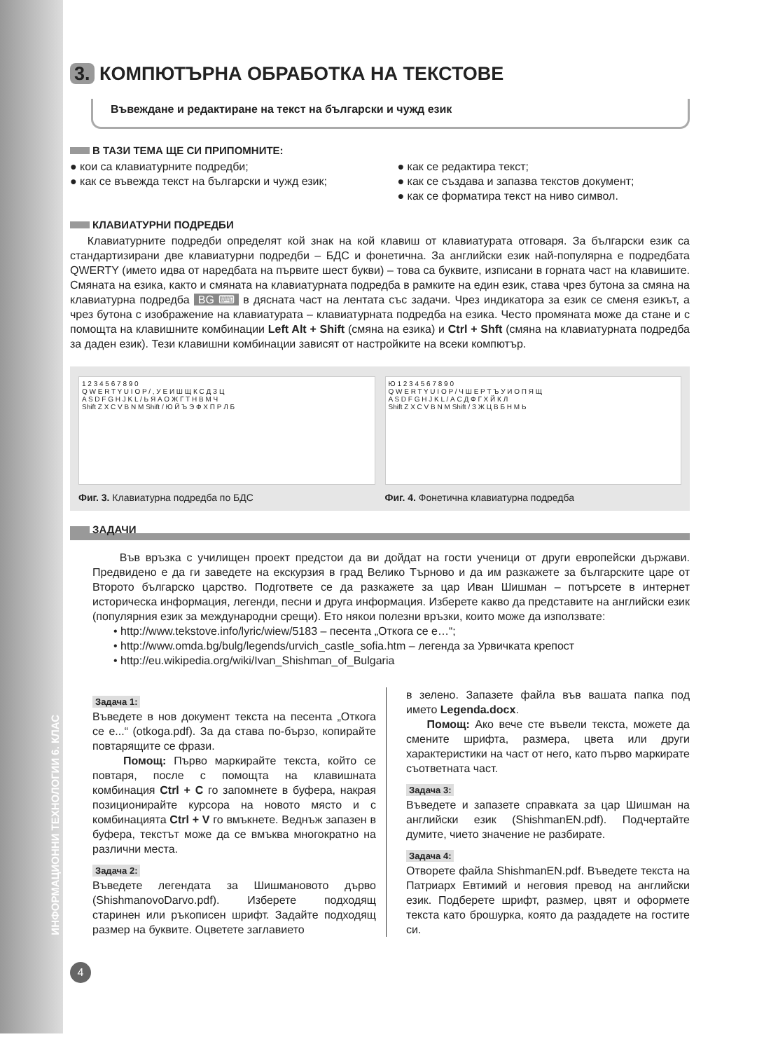ИНФОРМАЦИОННИ ТЕХНОЛОГИИ 6. КЛАС
3. КОМПЮТЪРНА ОБРАБОТКА НА ТЕКСТОВЕ
Въвеждане и редактиране на текст на български и чужд език
В ТАЗИ ТЕМА ЩЕ СИ ПРИПОМНИТЕ:
● кои са клавиатурните подредби;
● как се въвежда текст на български и чужд език;
● как се редактира текст;
● как се създава и запазва текстов документ;
● как се форматира текст на ниво символ.
КЛАВИАТУРНИ ПОДРЕДБИ
Клавиатурните подредби определят кой знак на кой клавиш от клавиатурата отговаря. За български език са стандартизирани две клавиатурни подредби – БДС и фонетична. За английски език най-популярна е подредбата QWERTY (името идва от наредбата на първите шест букви) – това са буквите, изписани в горната част на клавишите. Смяната на езика, както и смяната на клавиатурната подредба в рамките на един език, става чрез бутона за смяна на клавиатурна подредба BG ⌨ в дясната част на лентата със задачи. Чрез индикатора за език се сменя езикът, а чрез бутона с изображение на клавиатурата – клавиатурната подредба на езика. Често промяната може да стане и с помощта на клавишните комбинации Left Alt + Shift (смяна на езика) и Ctrl + Shft (смяна на клавиатурната подредба за даден език). Тези клавишни комбинации зависят от настройките на всеки компютър.
1 2 3 4 5 6 7 8 9 0
Q W E R T Y U I O P / , У Е И Ш Щ К С Д З Ц
A S D F G H J K L / Ь Я А О Ж Г Т Н В М Ч
Shift Z X C V B N M Shift / Ю Й Ъ Э Ф Х П Р Л Б
Фиг. 3. Клавиатурна подредба по БДС
Ю 1 2 3 4 5 6 7 8 9 0
Q W E R T Y U I O P / Ч Ш Е Р Т Ъ У И О П Я Щ
A S D F G H J K L / А С Д Ф Г Х Й К Л
Shift Z X C V B N M Shift / З Ж Ц В Б Н М Ь
Фиг. 4. Фонетична клавиатурна подредба
ЗАДАЧИ
Във връзка с училищен проект предстои да ви дойдат на гости ученици от други европейски държави. Предвидено е да ги заведете на екскурзия в град Велико Търново и да им разкажете за българските царе от Второто българско царство. Подгответе се да разкажете за цар Иван Шишман – потърсете в интернет историческа информация, легенди, песни и друга информация. Изберете какво да представите на английски език (популярния език за международни срещи). Ето някои полезни връзки, които може да използвате:
• http://www.tekstove.info/lyric/wiew/5183 – песента „Откога се е…“;
• http://www.omda.bg/bulg/legends/urvich_castle_sofia.htm – легенда за Урвичката крепост
• http://eu.wikipedia.org/wiki/Ivan_Shishman_of_Bulgaria
Задача 1:
Въведете в нов документ текста на песента „Откога се е...“ (otkoga.pdf). За да става по-бързо, копирайте повтарящите се фрази.
Помощ: Първо маркирайте текста, който се повтаря, после с помощта на клавишната комбинация Ctrl + C го запомнете в буфера, накрая позиционирайте курсора на новото място и с комбинацията Ctrl + V го вмъкнете. Веднъж запазен в буфера, текстът може да се вмъква многократно на различни места.
Задача 2:
Въведете легендата за Шишмановото дърво (ShishmanovoDarvo.pdf). Изберете подходящ старинен или ръкописен шрифт. Задайте подходящ размер на буквите. Оцветете заглавието
в зелено. Запазете файла във вашата папка под името Legenda.docx.
Помощ: Ако вече сте въвели текста, можете да смените шрифта, размера, цвета или други характеристики на част от него, като първо маркирате съответната част.
Задача 3:
Въведете и запазете справката за цар Шишман на английски език (ShishmanEN.pdf). Подчертайте думите, чието значение не разбирате.
Задача 4:
Отворете файла ShishmanEN.pdf. Въведете текста на Патриарх Евтимий и неговия превод на английски език. Подберете шрифт, размер, цвят и оформете текста като брошурка, която да раздадете на гостите си.
4